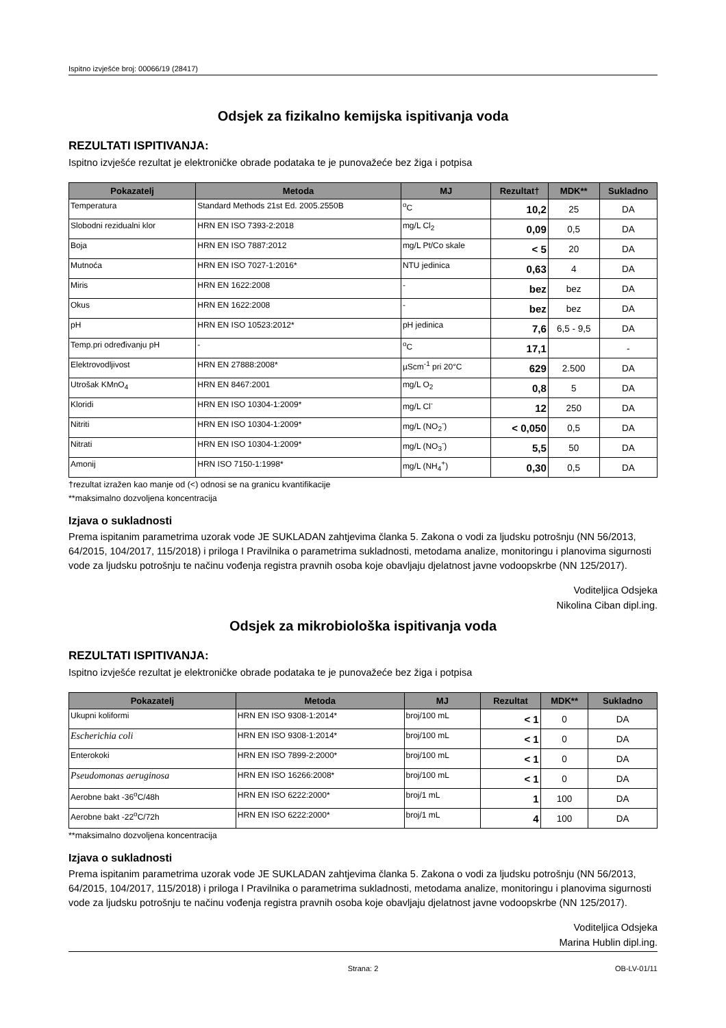Ispitno izvješće broj: 00066/19 (28417)
Odsjek za fizikalno kemijska ispitivanja voda
REZULTATI ISPITIVANJA:
Ispitno izvješće rezultat je elektroničke obrade podataka te je punovažeće bez žiga i potpisa
| Pokazatelj | Metoda | MJ | Rezultat† | MDK** | Sukladno |
| --- | --- | --- | --- | --- | --- |
| Temperatura | Standard Methods 21st Ed. 2005.2550B | <sup>o</sup> C | 10,2 | 25 | DA |
| Slobodni rezidualni klor | HRN EN ISO 7393-2:2018 | mg/L Cl<sub>2</sub> | 0,09 | 0,5 | DA |
| Boja | HRN EN ISO 7887:2012 | mg/L Pt/Co skale | < 5 | 20 | DA |
| Mutnoća | HRN EN ISO 7027-1:2016* | NTU jedinica | 0,63 | 4 | DA |
| Miris | HRN EN 1622:2008 | - | bez | bez | DA |
| Okus | HRN EN 1622:2008 | - | bez | bez | DA |
| pH | HRN EN ISO 10523:2012* | pH jedinica | 7,6 | 6,5 - 9,5 | DA |
| Temp.pri određivanju pH | - | <sup>o</sup> C | 17,1 | | - |
| Elektrovodljivost | HRN EN 27888:2008* | µScm<sup>-1</sup> pri 20°C | 629 | 2.500 | DA |
| Utrošak KMnO<sub>4</sub> | HRN EN 8467:2001 | mg/L O<sub>2</sub> | 0,8 | 5 | DA |
| Kloridi | HRN EN ISO 10304-1:2009* | mg/L Cl<sup>-</sup> | 12 | 250 | DA |
| Nitriti | HRN EN ISO 10304-1:2009* | mg/L (NO<sub>2</sub><sup>-</sup>) | < 0,050 | 0,5 | DA |
| Nitrati | HRN EN ISO 10304-1:2009* | mg/L (NO<sub>3</sub><sup>-</sup>) | 5,5 | 50 | DA |
| Amonij | HRN ISO 7150-1:1998* | mg/L (NH<sub>4</sub><sup>+</sup>) | 0,30 | 0,5 | DA |
†rezultat izražen kao manje od (<) odnosi se na granicu kvantifikacije
**maksimalno dozvoljena koncentracija
Izjava o sukladnosti
Prema ispitanim parametrima uzorak vode JE SUKLADAN zahtjevima članka 5. Zakona o vodi za ljudsku potrošnju (NN 56/2013, 64/2015, 104/2017, 115/2018) i priloga I Pravilnika o parametrima sukladnosti, metodama analize, monitoringu i planovima sigurnosti vode za ljudsku potrošnju te načinu vođenja registra pravnih osoba koje obavljaju djelatnost javne vodoopskrbe (NN 125/2017).
Voditeljica Odsjeka
Nikolina Ciban dipl.ing.
Odsjek za mikrobiološka ispitivanja voda
REZULTATI ISPITIVANJA:
Ispitno izvješće rezultat je elektroničke obrade podataka te je punovažeće bez žiga i potpisa
| Pokazatelj | Metoda | MJ | Rezultat | MDK** | Sukladno |
| --- | --- | --- | --- | --- | --- |
| Ukupni koliformi | HRN EN ISO 9308-1:2014* | broj/100 mL | < 1 | 0 | DA |
| Escherichia coli | HRN EN ISO 9308-1:2014* | broj/100 mL | < 1 | 0 | DA |
| Enterokoki | HRN EN ISO 7899-2:2000* | broj/100 mL | < 1 | 0 | DA |
| Pseudomonas aeruginosa | HRN EN ISO 16266:2008* | broj/100 mL | < 1 | 0 | DA |
| Aerobne bakt -36<sup>o</sup>C/48h | HRN EN ISO 6222:2000* | broj/1 mL | 1 | 100 | DA |
| Aerobne bakt -22<sup>o</sup>C/72h | HRN EN ISO 6222:2000* | broj/1 mL | 4 | 100 | DA |
**maksimalno dozvoljena koncentracija
Izjava o sukladnosti
Prema ispitanim parametrima uzorak vode JE SUKLADAN zahtjevima članka 5. Zakona o vodi za ljudsku potrošnju (NN 56/2013, 64/2015, 104/2017, 115/2018) i priloga I Pravilnika o parametrima sukladnosti, metodama analize, monitoringu i planovima sigurnosti vode za ljudsku potrošnju te načinu vođenja registra pravnih osoba koje obavljaju djelatnost javne vodoopskrbe (NN 125/2017).
Voditeljica Odsjeka
Marina Hublin dipl.ing.
Strana: 2 OB-LV-01/11